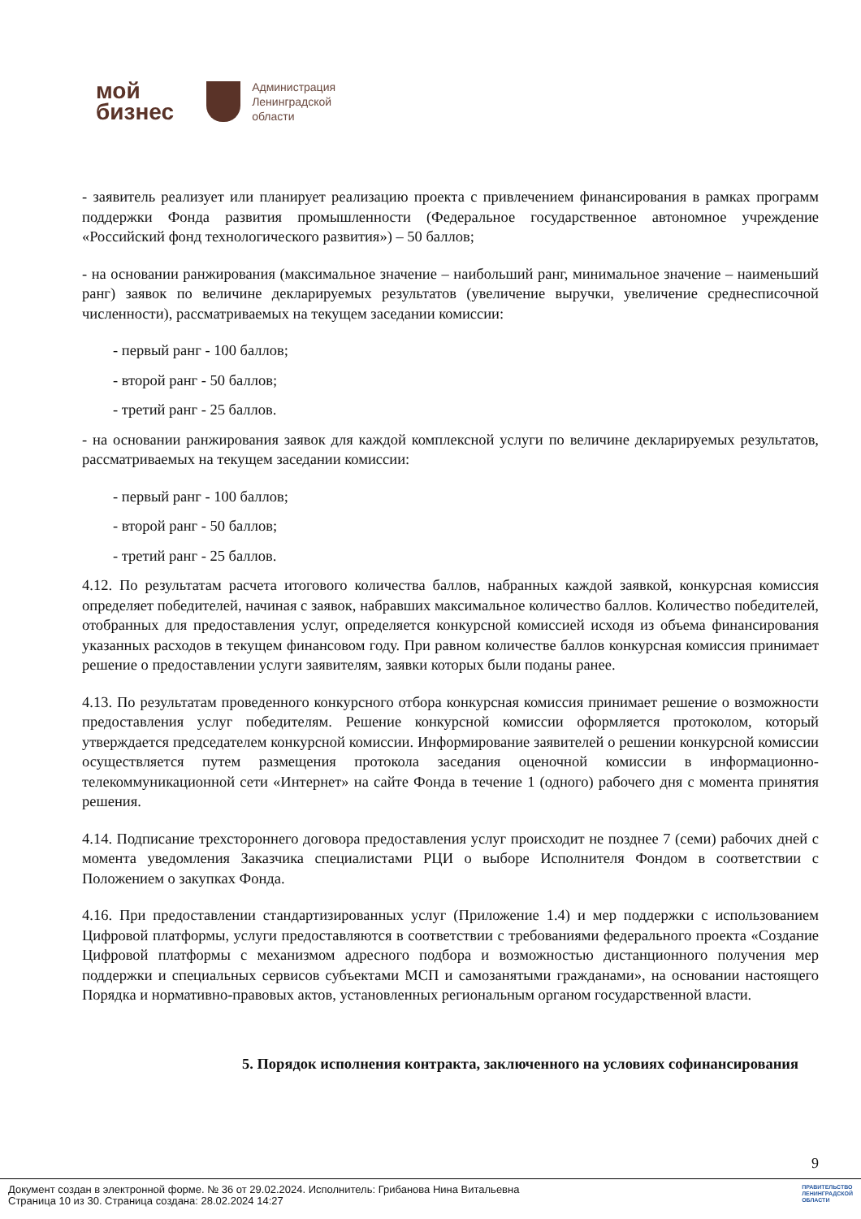мой
бизнес
Администрация
Ленинградской
области
- заявитель реализует или планирует реализацию проекта с привлечением финансирования в рамках программ поддержки Фонда развития промышленности (Федеральное государственное автономное учреждение «Российский фонд технологического развития») – 50 баллов;
- на основании ранжирования (максимальное значение – наибольший ранг, минимальное значение – наименьший ранг) заявок по величине декларируемых результатов (увеличение выручки, увеличение среднесписочной численности), рассматриваемых на текущем заседании комиссии:
- первый ранг - 100 баллов;
- второй ранг - 50 баллов;
- третий ранг - 25 баллов.
- на основании ранжирования заявок для каждой комплексной услуги по величине декларируемых результатов, рассматриваемых на текущем заседании комиссии:
- первый ранг - 100 баллов;
- второй ранг - 50 баллов;
- третий ранг - 25 баллов.
4.12. По результатам расчета итогового количества баллов, набранных каждой заявкой, конкурсная комиссия определяет победителей, начиная с заявок, набравших максимальное количество баллов. Количество победителей, отобранных для предоставления услуг, определяется конкурсной комиссией исходя из объема финансирования указанных расходов в текущем финансовом году. При равном количестве баллов конкурсная комиссия принимает решение о предоставлении услуги заявителям, заявки которых были поданы ранее.
4.13. По результатам проведенного конкурсного отбора конкурсная комиссия принимает решение о возможности предоставления услуг победителям. Решение конкурсной комиссии оформляется протоколом, который утверждается председателем конкурсной комиссии. Информирование заявителей о решении конкурсной комиссии осуществляется путем размещения протокола заседания оценочной комиссии в информационно-телекоммуникационной сети «Интернет» на сайте Фонда в течение 1 (одного) рабочего дня с момента принятия решения.
4.14. Подписание трехстороннего договора предоставления услуг происходит не позднее 7 (семи) рабочих дней с момента уведомления Заказчика специалистами РЦИ о выборе Исполнителя Фондом в соответствии с Положением о закупках Фонда.
4.16. При предоставлении стандартизированных услуг (Приложение 1.4) и мер поддержки с использованием Цифровой платформы, услуги предоставляются в соответствии с требованиями федерального проекта «Создание Цифровой платформы с механизмом адресного подбора и возможностью дистанционного получения мер поддержки и специальных сервисов субъектами МСП и самозанятыми гражданами», на основании настоящего Порядка и нормативно-правовых актов, установленных региональным органом государственной власти.
5. Порядок исполнения контракта, заключенного на условиях софинансирования
9
Документ создан в электронной форме. № 36 от 29.02.2024. Исполнитель: Грибанова Нина Витальевна
Страница 10 из 30. Страница создана: 28.02.2024 14:27
ПРАВИТЕЛЬСТВО
ЛЕНИНГРАДСКОЙ
ОБЛАСТИ